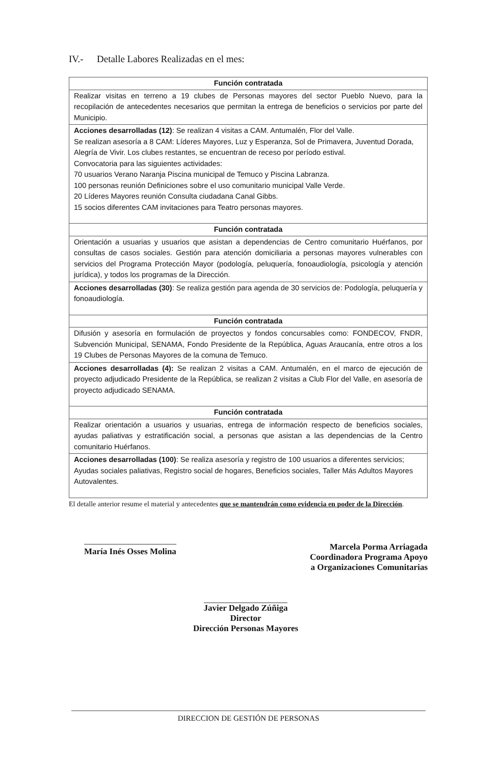IV.- Detalle Labores Realizadas en el mes:
| Función contratada |
| --- |
| Realizar visitas en terreno a 19 clubes de Personas mayores del sector Pueblo Nuevo, para la recopilación de antecedentes necesarios que permitan la entrega de beneficios o servicios por parte del Municipio. |
| Acciones desarrolladas (12) : Se realizan 4 visitas a CAM. Antumalén, Flor del Valle. Se realizan asesoría a 8 CAM: Líderes Mayores, Luz y Esperanza, Sol de Primavera, Juventud Dorada, Alegría de Vivir. Los clubes restantes, se encuentran de receso por período estival. Convocatoria para las siguientes actividades: 70 usuarios Verano Naranja Piscina municipal de Temuco y Piscina Labranza. 100 personas reunión Definiciones sobre el uso comunitario municipal Valle Verde. 20 Líderes Mayores reunión Consulta ciudadana Canal Gibbs. 15 socios diferentes CAM invitaciones para Teatro personas mayores. |
| Función contratada |
| Orientación a usuarias y usuarios que asistan a dependencias de Centro comunitario Huérfanos, por consultas de casos sociales. Gestión para atención domiciliaria a personas mayores vulnerables con servicios del Programa Protección Mayor (podología, peluquería, fonoaudiología, psicología y atención jurídica), y todos los programas de la Dirección. |
| Acciones desarrolladas (30) : Se realiza gestión para agenda de 30 servicios de: Podología, peluquería y fonoaudiología. |
| Función contratada |
| Difusión y asesoría en formulación de proyectos y fondos concursables como: FONDECOV, FNDR, Subvención Municipal, SENAMA, Fondo Presidente de la República, Aguas Araucanía, entre otros a los 19 Clubes de Personas Mayores de la comuna de Temuco. |
| Acciones desarrolladas (4): Se realizan 2 visitas a CAM. Antumalén, en el marco de ejecución de proyecto adjudicado Presidente de la República, se realizan 2 visitas a Club Flor del Valle, en asesoría de proyecto adjudicado SENAMA. |
| Función contratada |
| Realizar orientación a usuarios y usuarias, entrega de información respecto de beneficios sociales, ayudas paliativas y estratificación social, a personas que asistan a las dependencias de la Centro comunitario Huérfanos. |
| Acciones desarrolladas (100) : Se realiza asesoría y registro de 100 usuarios a diferentes servicios; Ayudas sociales paliativas, Registro social de hogares, Beneficios sociales, Taller Más Adultos Mayores Autovalentes. |
El detalle anterior resume el material y antecedentes que se mantendrán como evidencia en poder de la Dirección.
María Inés Osses Molina
Marcela Porma Arriagada
Coordinadora Programa Apoyo
a Organizaciones Comunitarias
Javier Delgado Zúñiga
Director
Dirección Personas Mayores
DIRECCION DE GESTIÓN DE PERSONAS